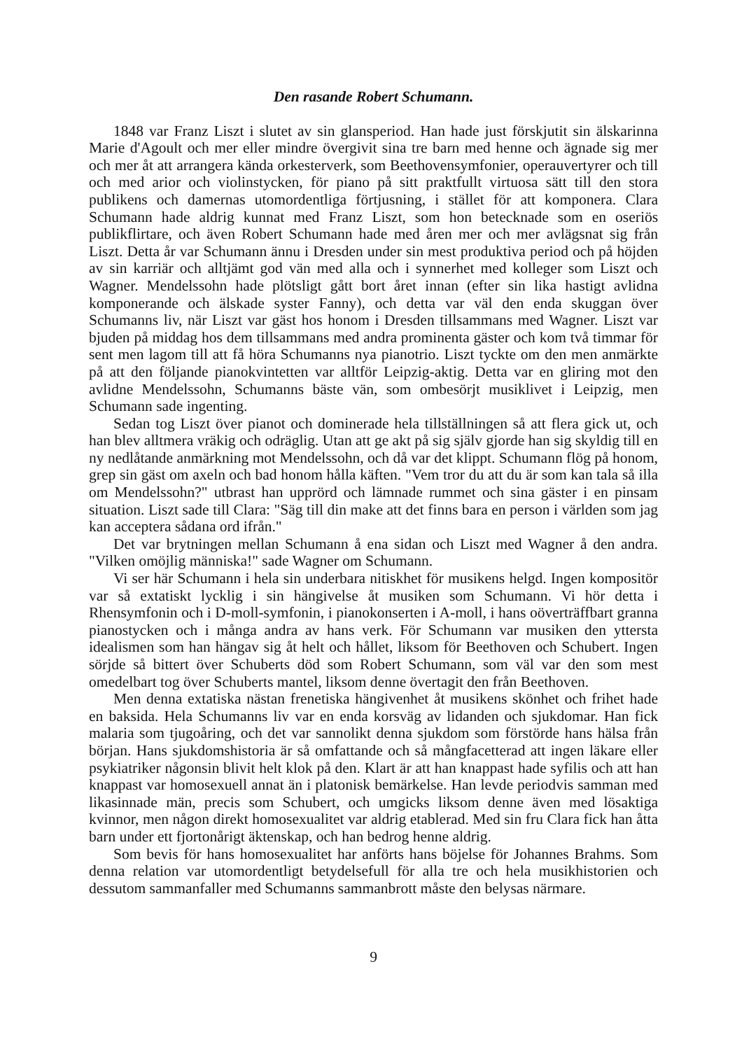Den rasande Robert Schumann.
1848 var Franz Liszt i slutet av sin glansperiod. Han hade just förskjutit sin älskarinna Marie d'Agoult och mer eller mindre övergivit sina tre barn med henne och ägnade sig mer och mer åt att arrangera kända orkesterverk, som Beethovensymfonier, operauvertyrer och till och med arior och violinstycken, för piano på sitt praktfullt virtuosa sätt till den stora publikens och damernas utomordentliga förtjusning, i stället för att komponera. Clara Schumann hade aldrig kunnat med Franz Liszt, som hon betecknade som en oseriös publikflirtare, och även Robert Schumann hade med åren mer och mer avlägsnat sig från Liszt. Detta år var Schumann ännu i Dresden under sin mest produktiva period och på höjden av sin karriär och alltjämt god vän med alla och i synnerhet med kolleger som Liszt och Wagner. Mendelssohn hade plötsligt gått bort året innan (efter sin lika hastigt avlidna komponerande och älskade syster Fanny), och detta var väl den enda skuggan över Schumanns liv, när Liszt var gäst hos honom i Dresden tillsammans med Wagner. Liszt var bjuden på middag hos dem tillsammans med andra prominenta gäster och kom två timmar för sent men lagom till att få höra Schumanns nya pianotrio. Liszt tyckte om den men anmärkte på att den följande pianokvintetten var alltför Leipzig-aktig. Detta var en gliring mot den avlidne Mendelssohn, Schumanns bäste vän, som ombesörjt musiklivet i Leipzig, men Schumann sade ingenting.
Sedan tog Liszt över pianot och dominerade hela tillställningen så att flera gick ut, och han blev alltmera vräkig och odräglig. Utan att ge akt på sig själv gjorde han sig skyldig till en ny nedlåtande anmärkning mot Mendelssohn, och då var det klippt. Schumann flög på honom, grep sin gäst om axeln och bad honom hålla käften. "Vem tror du att du är som kan tala så illa om Mendelssohn?" utbrast han upprörd och lämnade rummet och sina gäster i en pinsam situation. Liszt sade till Clara: "Säg till din make att det finns bara en person i världen som jag kan acceptera sådana ord ifrån."
Det var brytningen mellan Schumann å ena sidan och Liszt med Wagner å den andra. "Vilken omöjlig människa!" sade Wagner om Schumann.
Vi ser här Schumann i hela sin underbara nitiskhet för musikens helgd. Ingen kompositör var så extatiskt lycklig i sin hängivelse åt musiken som Schumann. Vi hör detta i Rhensymfonin och i D-moll-symfonin, i pianokonserten i A-moll, i hans oöverträffbart granna pianostycken och i många andra av hans verk. För Schumann var musiken den yttersta idealismen som han hängav sig åt helt och hållet, liksom för Beethoven och Schubert. Ingen sörjde så bittert över Schuberts död som Robert Schumann, som väl var den som mest omedelbart tog över Schuberts mantel, liksom denne övertagit den från Beethoven.
Men denna extatiska nästan frenetiska hängivenhet åt musikens skönhet och frihet hade en baksida. Hela Schumanns liv var en enda korsväg av lidanden och sjukdomar. Han fick malaria som tjugoåring, och det var sannolikt denna sjukdom som förstörde hans hälsa från början. Hans sjukdomshistoria är så omfattande och så mångfacetterad att ingen läkare eller psykiatriker någonsin blivit helt klok på den. Klart är att han knappast hade syfilis och att han knappast var homosexuell annat än i platonisk bemärkelse. Han levde periodvis samman med likasinnade män, precis som Schubert, och umgicks liksom denne även med lösaktiga kvinnor, men någon direkt homosexualitet var aldrig etablerad. Med sin fru Clara fick han åtta barn under ett fjortonårigt äktenskap, och han bedrog henne aldrig.
Som bevis för hans homosexualitet har anförts hans böjelse för Johannes Brahms. Som denna relation var utomordentligt betydelsefull för alla tre och hela musikhistorien och dessutom sammanfaller med Schumanns sammanbrott måste den belysas närmare.
9